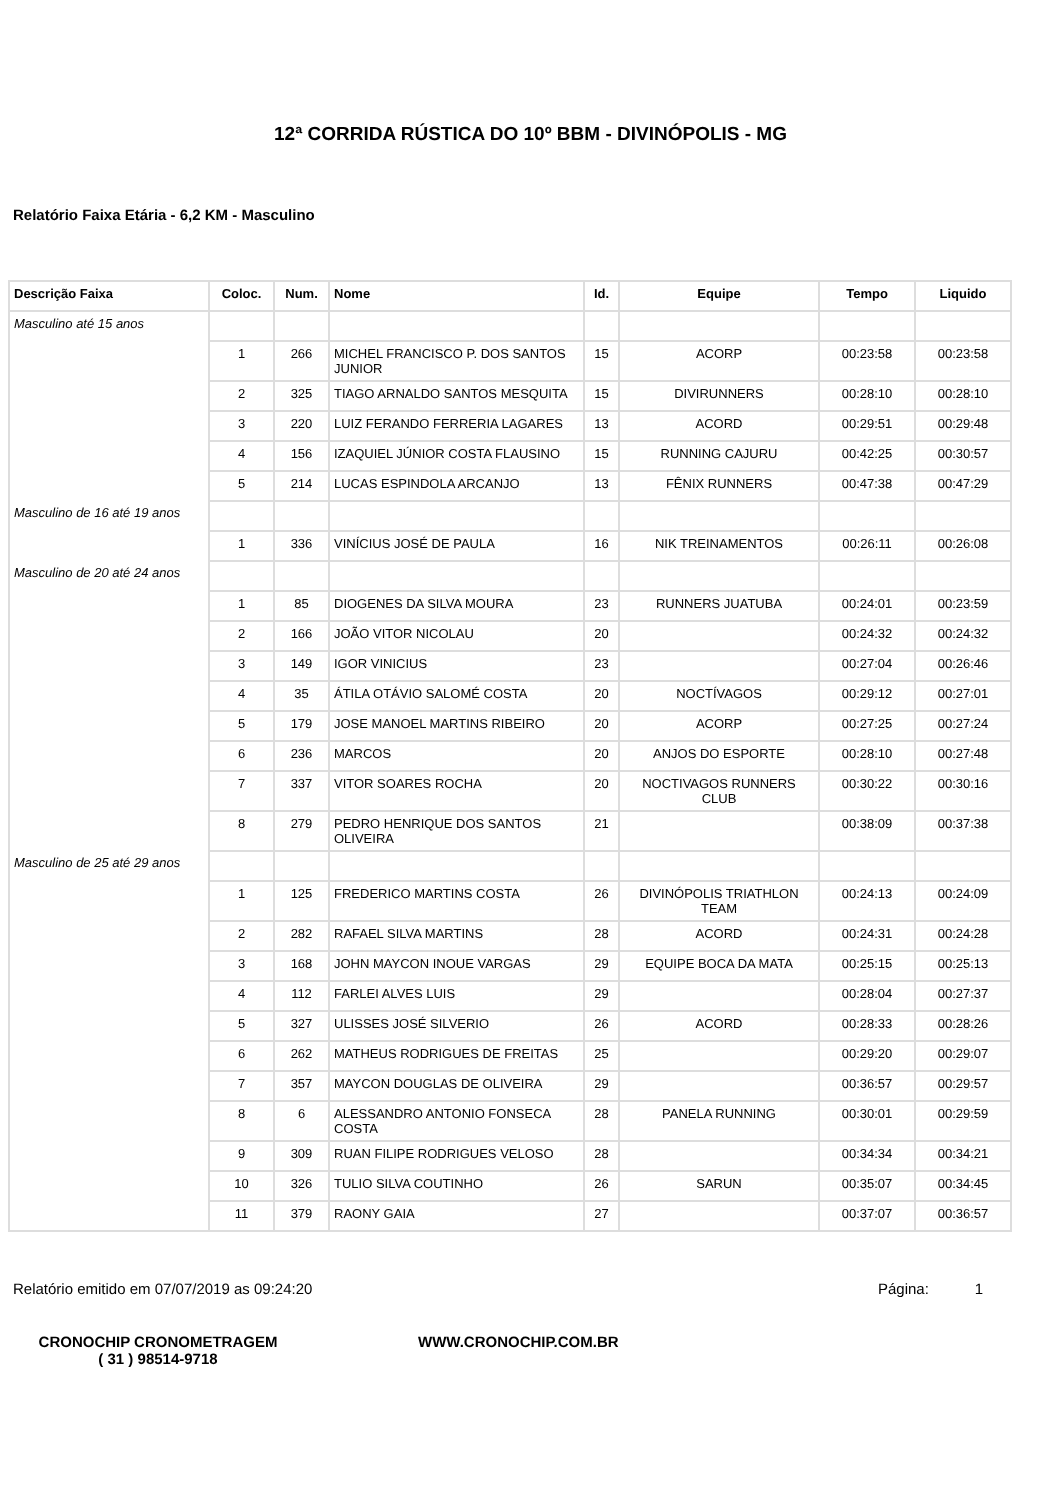12ª CORRIDA RÚSTICA DO 10º BBM - DIVINÓPOLIS - MG
Relatório Faixa Etária - 6,2 KM - Masculino
| Descrição Faixa | Coloc. | Num. | Nome | Id. | Equipe | Tempo | Liquido |
| --- | --- | --- | --- | --- | --- | --- | --- |
| Masculino até 15 anos | | | | | | | |
| | 1 | 266 | MICHEL FRANCISCO P. DOS SANTOS JUNIOR | 15 | ACORP | 00:23:58 | 00:23:58 |
| | 2 | 325 | TIAGO ARNALDO SANTOS MESQUITA | 15 | DIVIRUNNERS | 00:28:10 | 00:28:10 |
| | 3 | 220 | LUIZ FERANDO FERRERIA LAGARES | 13 | ACORD | 00:29:51 | 00:29:48 |
| | 4 | 156 | IZAQUIEL JÚNIOR COSTA FLAUSINO | 15 | RUNNING CAJURU | 00:42:25 | 00:30:57 |
| | 5 | 214 | LUCAS ESPINDOLA ARCANJO | 13 | FÊNIX RUNNERS | 00:47:38 | 00:47:29 |
| Masculino de 16 até 19 anos | | | | | | | |
| | 1 | 336 | VINÍCIUS JOSÉ DE PAULA | 16 | NIK TREINAMENTOS | 00:26:11 | 00:26:08 |
| Masculino de 20 até 24 anos | | | | | | | |
| | 1 | 85 | DIOGENES DA SILVA MOURA | 23 | RUNNERS JUATUBA | 00:24:01 | 00:23:59 |
| | 2 | 166 | JOÃO VITOR NICOLAU | 20 | | 00:24:32 | 00:24:32 |
| | 3 | 149 | IGOR VINICIUS | 23 | | 00:27:04 | 00:26:46 |
| | 4 | 35 | ÁTILA OTÁVIO SALOMÉ COSTA | 20 | NOCTÍVAGOS | 00:29:12 | 00:27:01 |
| | 5 | 179 | JOSE MANOEL MARTINS RIBEIRO | 20 | ACORP | 00:27:25 | 00:27:24 |
| | 6 | 236 | MARCOS | 20 | ANJOS DO ESPORTE | 00:28:10 | 00:27:48 |
| | 7 | 337 | VITOR SOARES ROCHA | 20 | NOCTIVAGOS RUNNERS CLUB | 00:30:22 | 00:30:16 |
| | 8 | 279 | PEDRO HENRIQUE DOS SANTOS OLIVEIRA | 21 | | 00:38:09 | 00:37:38 |
| Masculino de 25 até 29 anos | | | | | | | |
| | 1 | 125 | FREDERICO MARTINS COSTA | 26 | DIVINÓPOLIS TRIATHLON TEAM | 00:24:13 | 00:24:09 |
| | 2 | 282 | RAFAEL SILVA MARTINS | 28 | ACORD | 00:24:31 | 00:24:28 |
| | 3 | 168 | JOHN MAYCON INOUE VARGAS | 29 | EQUIPE BOCA DA MATA | 00:25:15 | 00:25:13 |
| | 4 | 112 | FARLEI ALVES LUIS | 29 | | 00:28:04 | 00:27:37 |
| | 5 | 327 | ULISSES JOSÉ SILVERIO | 26 | ACORD | 00:28:33 | 00:28:26 |
| | 6 | 262 | MATHEUS RODRIGUES DE FREITAS | 25 | | 00:29:20 | 00:29:07 |
| | 7 | 357 | MAYCON DOUGLAS DE OLIVEIRA | 29 | | 00:36:57 | 00:29:57 |
| | 8 | 6 | ALESSANDRO ANTONIO FONSECA COSTA | 28 | PANELA RUNNING | 00:30:01 | 00:29:59 |
| | 9 | 309 | RUAN FILIPE RODRIGUES VELOSO | 28 | | 00:34:34 | 00:34:21 |
| | 10 | 326 | TULIO SILVA COUTINHO | 26 | SARUN | 00:35:07 | 00:34:45 |
| | 11 | 379 | RAONY GAIA | 27 | | 00:37:07 | 00:36:57 |
Relatório emitido em 07/07/2019 as 09:24:20 Página: 1
CRONOCHIP CRONOMETRAGEM
( 31 ) 98514-9718
WWW.CRONOCHIP.COM.BR